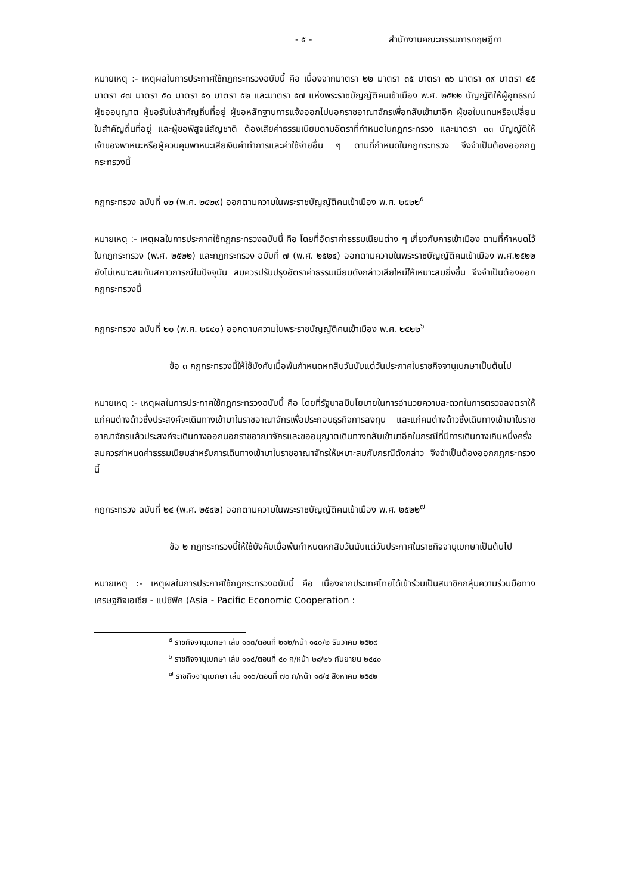- ๕ - สำนักงานคณะกรรมการกฤษฎีกา
หมายเหตุ :- เหตุผลในการประกาศใช้กฎกระทรวงฉบับนี้ คือ เนื่องจากมาตรา ๒๒ มาตรา ๓๕ มาตรา ๓๖ มาตรา ๓๙ มาตรา ๔๕ มาตรา ๔๗ มาตรา ๕๐ มาตรา ๕๑ มาตรา ๕๒ และมาตรา ๕๗ แห่งพระราชบัญญัติคนเข้าเมือง พ.ศ. ๒๕๒๒ บัญญัติให้ผู้อุทธรณ์ ผู้ขออนุญาต ผู้ขอรับใบสำคัญถิ่นที่อยู่ ผู้ขอหลักฐานการแจ้งออกไปนอกราชอาณาจักรเพื่อกลับเข้ามาอีก ผู้ขอใบแทนหรือเปลี่ยนใบสำคัญถิ่นที่อยู่ และผู้ขอพิสูจน์สัญชาติ ต้องเสียค่าธรรมเนียมตามอัตราที่กำหนดในกฎกระทรวง และมาตรา ๓๓ บัญญัติให้เจ้าของพาหนะหรือผู้ควบคุมพาหนะเสียเงินค่าทำการและค่าใช้จ่ายอื่น ๆ ตามที่กำหนดในกฎกระทรวง จึงจำเป็นต้องออกกฎกระทรวงนี้
กฎกระทรวง ฉบับที่ ๑๒ (พ.ศ. ๒๕๒๙) ออกตามความในพระราชบัญญัติคนเข้าเมือง พ.ศ. ๒๕๒๒<sup>๕</sup>
หมายเหตุ :- เหตุผลในการประกาศใช้กฎกระทรวงฉบับนี้ คือ โดยที่อัตราค่าธรรมเนียมต่าง ๆ เกี่ยวกับการเข้าเมือง ตามที่กำหนดไว้ในกฎกระทรวง (พ.ศ. ๒๕๒๒) และกฎกระทรวง ฉบับที่ ๗ (พ.ศ. ๒๕๒๔) ออกตามความในพระราชบัญญัติคนเข้าเมือง พ.ศ.๒๕๒๒ ยังไม่เหมาะสมกับสภาวการณ์ในปัจจุบัน สมควรปรับปรุงอัตราค่าธรรมเนียมดังกล่าวเสียใหม่ให้เหมาะสมยิ่งขึ้น จึงจำเป็นต้องออกกฎกระทรวงนี้
กฎกระทรวง ฉบับที่ ๒๐ (พ.ศ. ๒๕๔๐) ออกตามความในพระราชบัญญัติคนเข้าเมือง พ.ศ. ๒๕๒๒<sup>๖</sup>
ข้อ ๓ กฎกระทรวงนี้ให้ใช้บังคับเมื่อพ้นกำหนดหกสิบวันนับแต่วันประกาศในราชกิจจานุเบกษาเป็นต้นไป
หมายเหตุ :- เหตุผลในการประกาศใช้กฎกระทรวงฉบับนี้ คือ โดยที่รัฐบาลมีนโยบายในการอำนวยความสะดวกในการตรวจลงตราให้แก่คนต่างด้าวซึ่งประสงค์จะเดินทางเข้ามาในราชอาณาจักรเพื่อประกอบธุรกิจการลงทุน และแก่คนต่างด้าวซึ่งเดินทางเข้ามาในราชอาณาจักรแล้วประสงค์จะเดินทางออกนอกราชอาณาจักรและขออนุญาตเดินทางกลับเข้ามาอีกในกรณีที่มีการเดินทางเกินหนึ่งครั้ง สมควรกำหนดค่าธรรมเนียมสำหรับการเดินทางเข้ามาในราชอาณาจักรให้เหมาะสมกับกรณีดังกล่าว จึงจำเป็นต้องออกกฎกระทรวงนี้
กฎกระทรวง ฉบับที่ ๒๔ (พ.ศ. ๒๕๔๒) ออกตามความในพระราชบัญญัติคนเข้าเมือง พ.ศ. ๒๕๒๒<sup>๗</sup>
ข้อ ๒ กฎกระทรวงนี้ให้ใช้บังคับเมื่อพ้นกำหนดหกสิบวันนับแต่วันประกาศในราชกิจจานุเบกษาเป็นต้นไป
หมายเหตุ :- เหตุผลในการประกาศใช้กฎกระทรวงฉบับนี้ คือ เนื่องจากประเทศไทยได้เข้าร่วมเป็นสมาชิกกลุ่มความร่วมมือทางเศรษฐกิจเอเชีย - แปซิฟิค (Asia - Pacific Economic Cooperation :
<sup>๕</sup> ราชกิจจานุเบกษา เล่ม ๑๐๓/ตอนที่ ๒๑๒/หน้า ๑๔๐/๒ ธันวาคม ๒๕๒๙
<sup>๖</sup> ราชกิจจานุเบกษา เล่ม ๑๑๔/ตอนที่ ๕๐ ก/หน้า ๒๘/๒๖ กันยายน ๒๕๔๐
<sup>๗</sup> ราชกิจจานุเบกษา เล่ม ๑๑๖/ตอนที่ ๗๐ ก/หน้า ๑๘/๔ สิงหาคม ๒๕๔๒